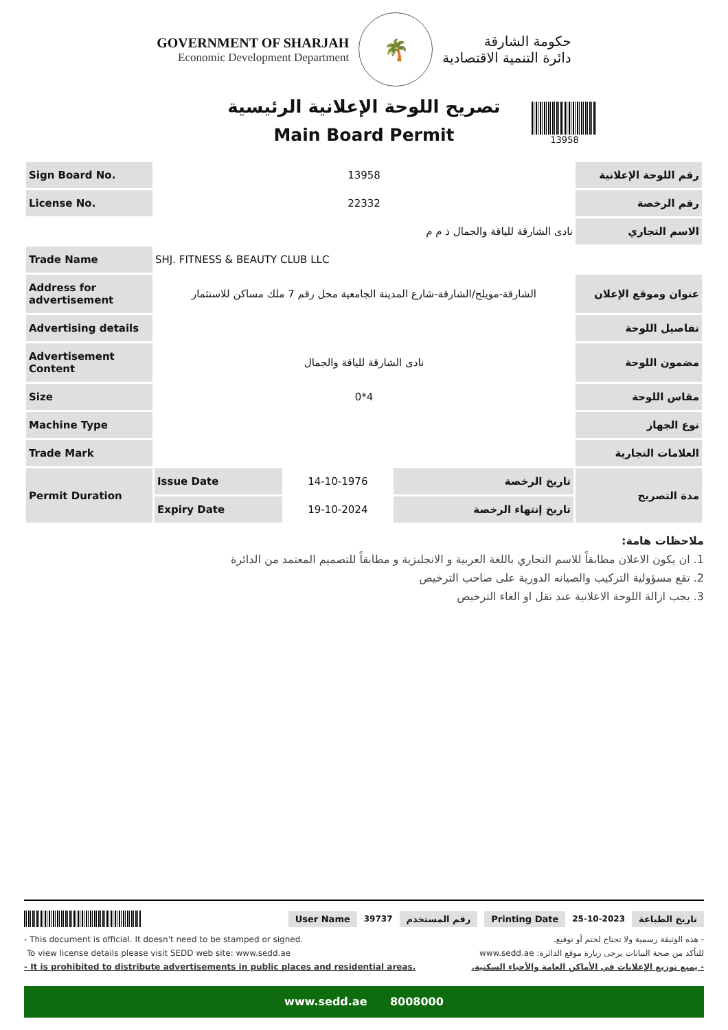GOVERNMENT OF SHARJAH
Economic Development Department
🌴
حكومة الشارقة
دائرة التنمية الاقتصادية
تصريح اللوحة الإعلانية الرئيسية
Main Board Permit
13958
| Sign Board No. | 13958 | | | رقم اللوحة الإعلانية |
| License No. | 22332 | | | رقم الرخصة |
| | نادى الشارقة للياقة والجمال ذ م م | | | الاسم التجاري |
| Trade Name | SHJ. FITNESS & BEAUTY CLUB LLC | | | |
| Address for advertisement | الشارقة-مويلح/الشارقة-شارع المدينة الجامعية محل رقم 7 ملك مساكن للاستثمار | | | عنوان وموقع الإعلان |
| Advertising details | | | | تفاصيل اللوحة |
| Advertisement Content | نادى الشارقة للياقة والجمال | | | مضمون اللوحة |
| Size | 0*4 | | | مقاس اللوحة |
| Machine Type | | | | نوع الجهاز |
| Trade Mark | | | | العلامات التجارية |
| Permit Duration | Issue Date | 14-10-1976 | تاريخ الرخصة | مدة التصريح |
| | Expiry Date | 19-10-2024 | تاريخ إنتهاء الرخصة | |
ملاحظات هامة:
1. ان يكون الاعلان مطابقاً للاسم التجاري باللغة العربية و الانجليزية و مطابقاً للتصميم المعتمد من الدائرة
2. تقع مسؤولية التركيب والصيانه الدورية على صاحب الترخيص
3. يجب ازالة اللوحة الاعلانية عند نقل او الغاء الترخيص
User Name 39737 رقم المستخدم Printing Date 25-10-2023 تاريخ الطباعة
- This document is official. It doesn't need to be stamped or signed.
To view license details please visit SEDD web site: www.sedd.ae
- It is prohibited to distribute advertisements in public places and residential areas.
- هذه الوثيقة رسمية ولا تحتاج لختم أو توقيع.
للتأكد من صحة البيانات يرجى زيارة موقع الدائرة: www.sedd.ae
- يمنع توزيع الإعلانات في الأماكن العامة والأحياء السكنية.
www.sedd.ae 8008000